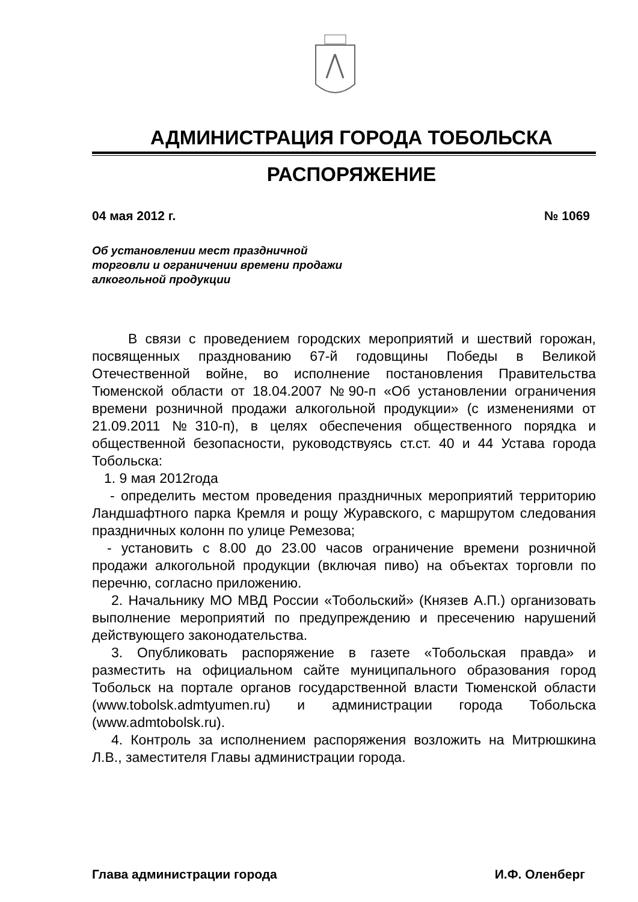АДМИНИСТРАЦИЯ ГОРОДА ТОБОЛЬСКА
РАСПОРЯЖЕНИЕ
04 мая 2012 г. № 1069
Об установлении мест праздничной
торговли и ограничении времени продажи
алкогольной продукции
В связи с проведением городских мероприятий и шествий горожан, посвященных празднованию 67-й годовщины Победы в Великой Отечественной войне, во исполнение постановления Правительства Тюменской области от 18.04.2007 №90-п «Об установлении ограничения времени розничной продажи алкогольной продукции» (с изменениями от 21.09.2011 №310-п), в целях обеспечения общественного порядка и общественной безопасности, руководствуясь ст.ст. 40 и 44 Устава города Тобольска:
1. 9 мая 2012года
- определить местом проведения праздничных мероприятий территорию Ландшафтного парка Кремля и рощу Журавского, с маршрутом следования праздничных колонн по улице Ремезова;
- установить с 8.00 до 23.00 часов ограничение времени розничной продажи алкогольной продукции (включая пиво) на объектах торговли по перечню, согласно приложению.
2. Начальнику МО МВД России «Тобольский» (Князев А.П.) организовать выполнение мероприятий по предупреждению и пресечению нарушений действующего законодательства.
3. Опубликовать распоряжение в газете «Тобольская правда» и разместить на официальном сайте муниципального образования город Тобольск на портале органов государственной власти Тюменской области (www.tobolsk.admtyumen.ru) и администрации города Тобольска (www.admtobolsk.ru).
4. Контроль за исполнением распоряжения возложить на Митрюшкина Л.В., заместителя Главы администрации города.
Глава администрации города И.Ф. Оленберг